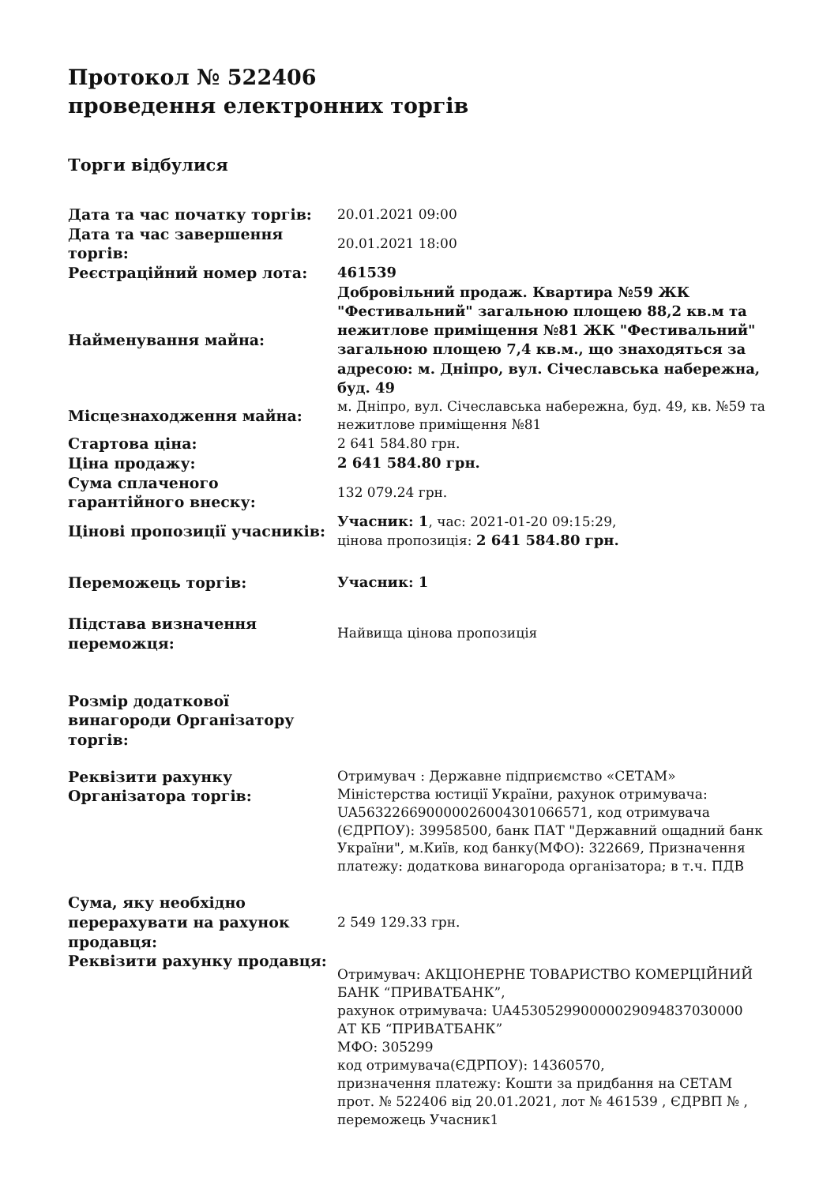Протокол № 522406
проведення електронних торгів
Торги відбулися
| Дата та час початку торгів: | 20.01.2021 09:00 |
| Дата та час завершення торгів: | 20.01.2021 18:00 |
| Реєстраційний номер лота: | 461539 |
| Найменування майна: | Добровільний продаж. Квартира №59 ЖК "Фестивальний" загальною площею 88,2 кв.м та нежитлове приміщення №81 ЖК "Фестивальний" загальною площею 7,4 кв.м., що знаходяться за адресою: м. Дніпро, вул. Січеславська набережна, буд. 49 |
| Місцезнаходження майна: | м. Дніпро, вул. Січеславська набережна, буд. 49, кв. №59 та нежитлове приміщення №81 |
| Стартова ціна: | 2 641 584.80 грн. |
| Ціна продажу: | 2 641 584.80 грн. |
| Сума сплаченого гарантійного внеску: | 132 079.24 грн. |
| Цінові пропозиції учасників: | Учасник: 1 , час: 2021-01-20 09:15:29, цінова пропозиція: 2 641 584.80 грн. |
| Переможець торгів: | Учасник: 1 |
| Підстава визначення переможця: | Найвища цінова пропозиція |
| Розмір додаткової винагороди Організатору торгів: | |
| Реквізити рахунку Організатора торгів: | Отримувач : Державне підприємство «СЕТАМ» Міністерства юстиції України, рахунок отримувача: UA563226690000026004301066571, код отримувача (ЄДРПОУ): 39958500, банк ПАТ "Державний ощадний банк України", м.Київ, код банку(МФО): 322669, Призначення платежу: додаткова винагорода організатора; в т.ч. ПДВ |
| Сума, яку необхідно перерахувати на рахунок продавця: | 2 549 129.33 грн. |
| Реквізити рахунку продавця: | Отримувач: АКЦІОНЕРНЕ ТОВАРИСТВО КОМЕРЦІЙНИЙ БАНК “ПРИВАТБАНК”, рахунок отримувача: UA453052990000029094837030000 АТ КБ “ПРИВАТБАНК” МФО: 305299 код отримувача(ЄДРПОУ): 14360570, призначення платежу: Кошти за придбання на СЕТАМ прот. № 522406 від 20.01.2021, лот № 461539 , ЄДРВП № , переможець Учасник1 |